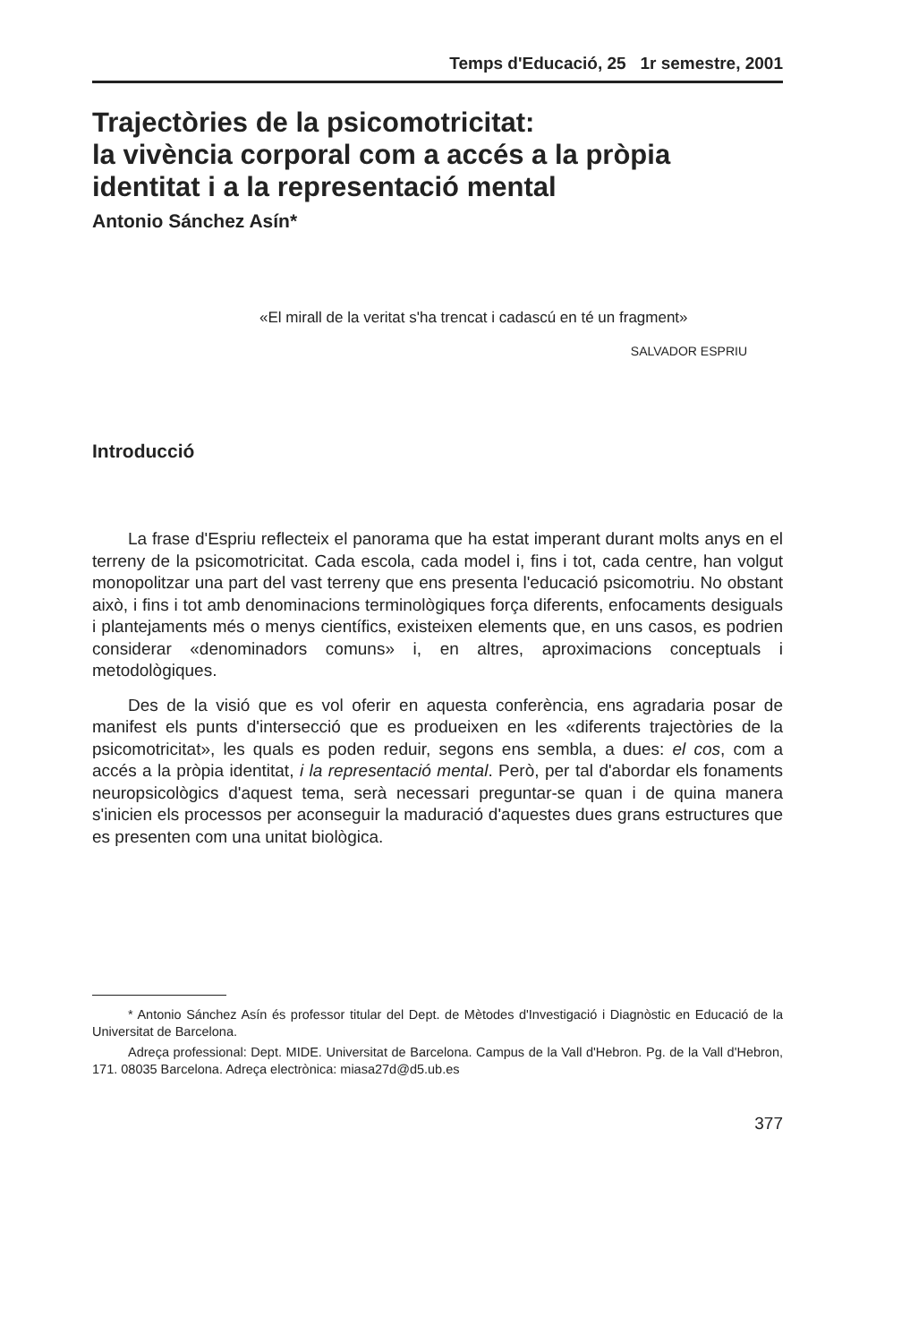Temps d'Educació, 25 1r semestre, 2001
Trajectòries de la psicomotricitat:
la vivència corporal com a accés a la pròpia identitat i a la representació mental
Antonio Sánchez Asín*
«El mirall de la veritat s'ha trencat i cadascú en té un fragment»
SALVADOR ESPRIU
Introducció
La frase d'Espriu reflecteix el panorama que ha estat imperant durant molts anys en el terreny de la psicomotricitat. Cada escola, cada model i, fins i tot, cada centre, han volgut monopolitzar una part del vast terreny que ens presenta l'educació psicomotriu. No obstant això, i fins i tot amb denominacions terminològiques força diferents, enfocaments desiguals i plantejaments més o menys científics, existeixen elements que, en uns casos, es podrien considerar «denominadors comuns» i, en altres, aproximacions conceptuals i metodològiques.
Des de la visió que es vol oferir en aquesta conferència, ens agradaria posar de manifest els punts d'intersecció que es produeixen en les «diferents trajectòries de la psicomotricitat», les quals es poden reduir, segons ens sembla, a dues: el cos, com a accés a la pròpia identitat, i la representació mental. Però, per tal d'abordar els fonaments neuropsicològics d'aquest tema, serà necessari preguntar-se quan i de quina manera s'inicien els processos per aconseguir la maduració d'aquestes dues grans estructures que es presenten com una unitat biològica.
* Antonio Sánchez Asín és professor titular del Dept. de Mètodes d'Investigació i Diagnòstic en Educació de la Universitat de Barcelona.
Adreça professional: Dept. MIDE. Universitat de Barcelona. Campus de la Vall d'Hebron. Pg. de la Vall d'Hebron, 171. 08035 Barcelona. Adreça electrònica: miasa27d@d5.ub.es
377